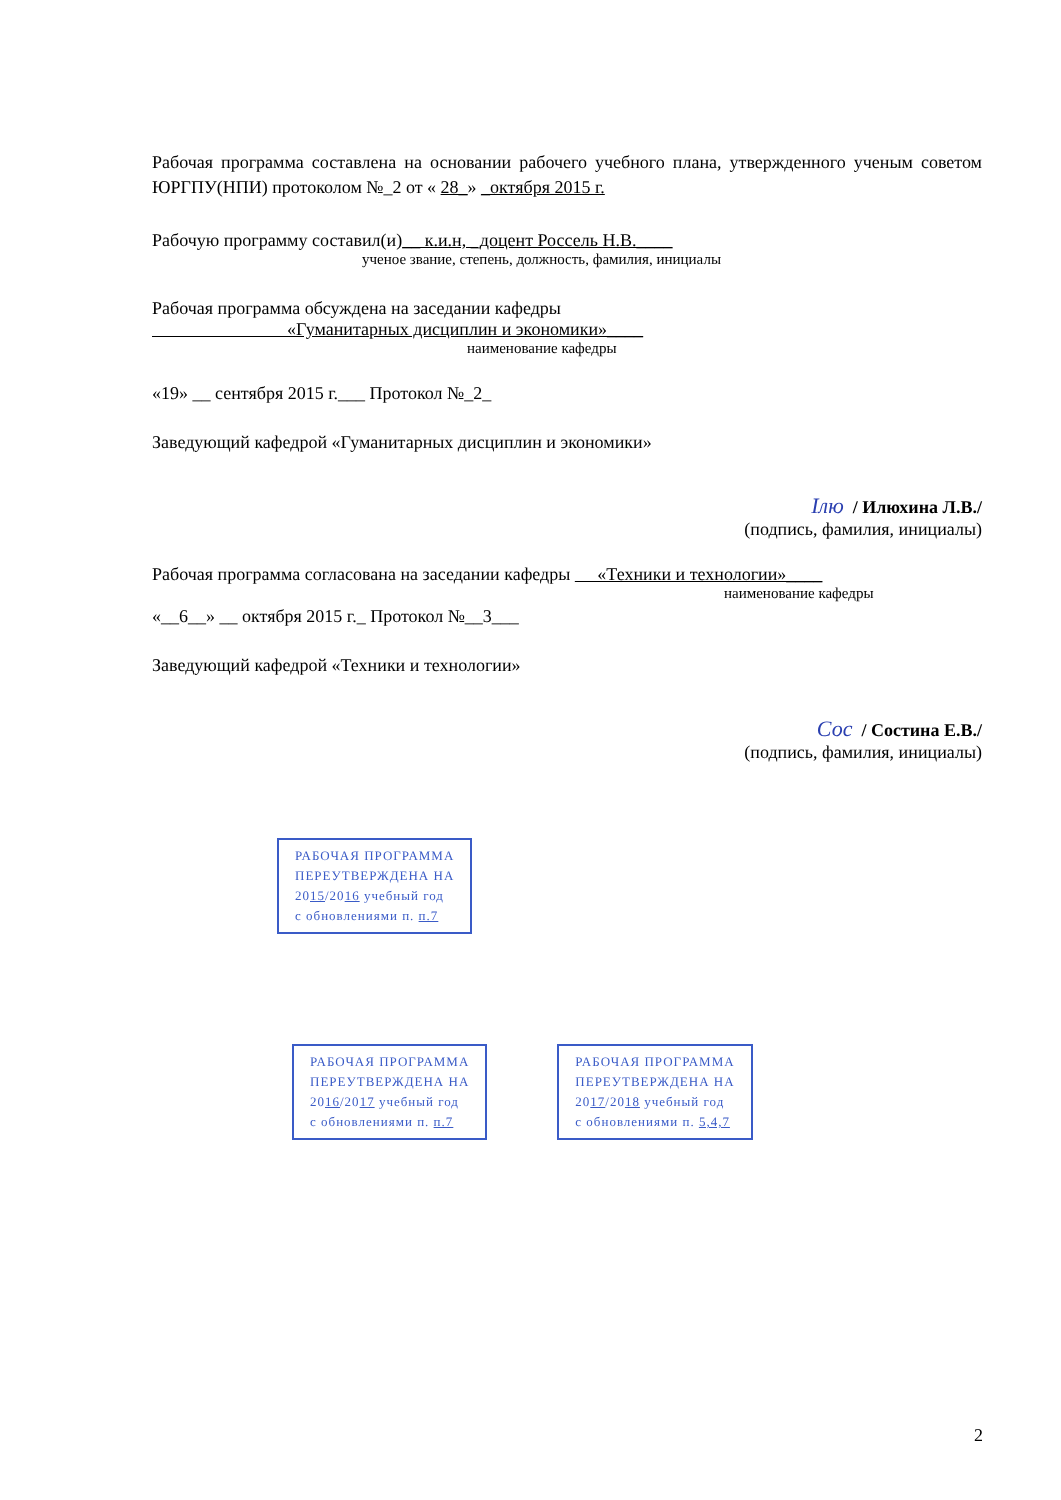Рабочая программа составлена на основании рабочего учебного плана, утвержденного ученым советом ЮРГПУ(НПИ) протоколом №_2 от « 28_» _октября 2015 г.
Рабочую программу составил(и)__ к.и.н, _доцент Россель Н.В.____
ученое звание, степень, должность, фамилия, инициалы
Рабочая программа обсуждена на заседании кафедры
«Гуманитарных дисциплин и экономики»____
наименование кафедры
«19» __ сентября 2015 г.___ Протокол №_2_
Заведующий кафедрой «Гуманитарных дисциплин и экономики»
Ілю / Илюхина Л.В./
(подпись, фамилия, инициалы)
Рабочая программа согласована на заседании кафедры «Техники и технологии»____
наименование кафедры
«__6__» __ октября 2015 г._ Протокол №__3___
Заведующий кафедрой «Техники и технологии»
Сос / Состина Е.В./
(подпись, фамилия, инициалы)
РАБОЧАЯ ПРОГРАММА
ПЕРЕУТВЕРЖДЕНА НА
2015/2016 учебный год
с обновлениями п. п.7
РАБОЧАЯ ПРОГРАММА
ПЕРЕУТВЕРЖДЕНА НА
2016/2017 учебный год
с обновлениями п. п.7
РАБОЧАЯ ПРОГРАММА
ПЕРЕУТВЕРЖДЕНА НА
2017/2018 учебный год
с обновлениями п. 5,4,7
2